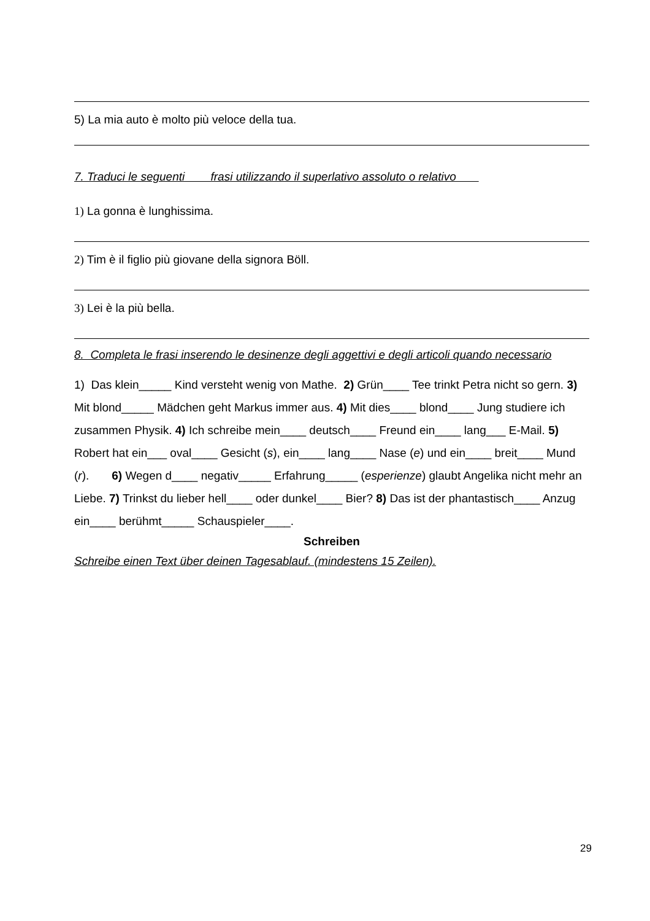5) La mia auto è molto più veloce della tua.
7. Traduci le seguenti frasi utilizzando il superlativo assoluto o relativo
1) La gonna è lunghissima.
2) Tim è il figlio più giovane della signora Böll.
3) Lei è la più bella.
8. Completa le frasi inserendo le desinenze degli aggettivi e degli articoli quando necessario
1) Das klein_____ Kind versteht wenig von Mathe. 2) Grün____ Tee trinkt Petra nicht so gern. 3) Mit blond_____ Mädchen geht Markus immer aus. 4) Mit dies____ blond____ Jung studiere ich zusammen Physik. 4) Ich schreibe mein____ deutsch____ Freund ein____ lang___ E-Mail. 5) Robert hat ein___ oval____ Gesicht (s), ein____ lang____ Nase (e) und ein____ breit____ Mund (r). 6) Wegen d____ negativ_____ Erfahrung_____ (esperienze) glaubt Angelika nicht mehr an Liebe. 7) Trinkst du lieber hell____ oder dunkel____ Bier? 8) Das ist der phantastisch____ Anzug ein____ berühmt_____ Schauspieler____.
Schreiben
Schreibe einen Text über deinen Tagesablauf. (mindestens 15 Zeilen).
29